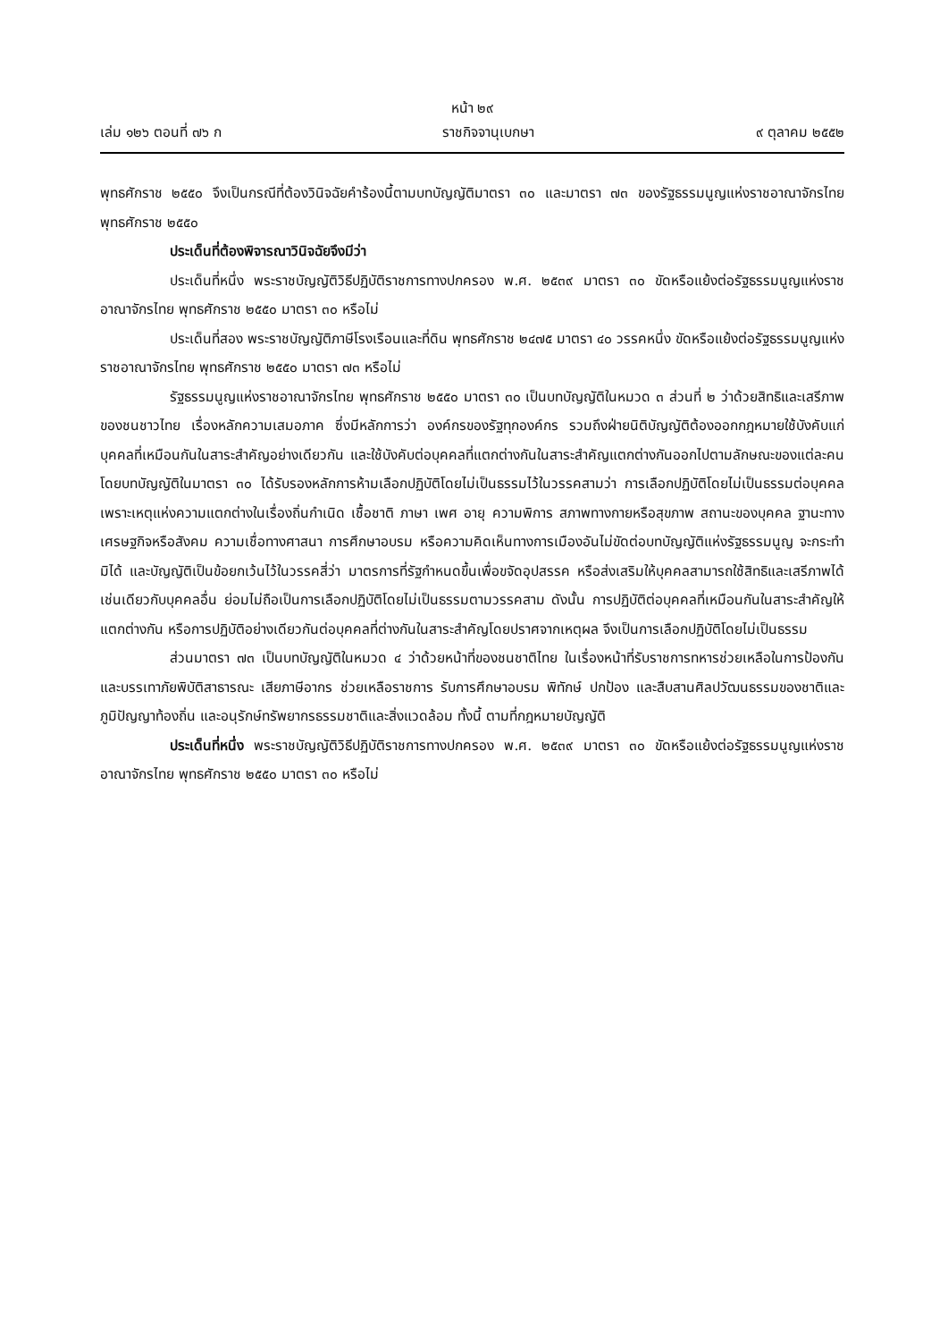หน้า ๒๙
เล่ม ๑๒๖ ตอนที่ ๗๖ ก ราชกิจจานุเบกษา ๙ ตุลาคม ๒๕๕๒
พุทธศักราช ๒๕๕๐ จึงเป็นกรณีที่ต้องวินิจฉัยคำร้องนี้ตามบทบัญญัติมาตรา ๓๐ และมาตรา ๗๓ ของรัฐธรรมนูญแห่งราชอาณาจักรไทย พุทธศักราช ๒๕๕๐
ประเด็นที่ต้องพิจารณาวินิจฉัยจึงมีว่า
ประเด็นที่หนึ่ง พระราชบัญญัติวิธีปฏิบัติราชการทางปกครอง พ.ศ. ๒๕๓๙ มาตรา ๓๐ ขัดหรือแย้งต่อรัฐธรรมนูญแห่งราชอาณาจักรไทย พุทธศักราช ๒๕๕๐ มาตรา ๓๐ หรือไม่
ประเด็นที่สอง พระราชบัญญัติภาษีโรงเรือนและที่ดิน พุทธศักราช ๒๔๗๕ มาตรา ๔๐ วรรคหนึ่ง ขัดหรือแย้งต่อรัฐธรรมนูญแห่งราชอาณาจักรไทย พุทธศักราช ๒๕๕๐ มาตรา ๗๓ หรือไม่
รัฐธรรมนูญแห่งราชอาณาจักรไทย พุทธศักราช ๒๕๕๐ มาตรา ๓๐ เป็นบทบัญญัติในหมวด ๓ ส่วนที่ ๒ ว่าด้วยสิทธิและเสรีภาพของชนชาวไทย เรื่องหลักความเสมอภาค ซึ่งมีหลักการว่า องค์กรของรัฐทุกองค์กร รวมถึงฝ่ายนิติบัญญัติต้องออกกฎหมายใช้บังคับแก่บุคคลที่เหมือนกันในสาระสำคัญอย่างเดียวกัน และใช้บังคับต่อบุคคลที่แตกต่างกันในสาระสำคัญแตกต่างกันออกไปตามลักษณะของแต่ละคน โดยบทบัญญัติในมาตรา ๓๐ ได้รับรองหลักการห้ามเลือกปฏิบัติโดยไม่เป็นธรรมไว้ในวรรคสามว่า การเลือกปฏิบัติโดยไม่เป็นธรรมต่อบุคคลเพราะเหตุแห่งความแตกต่างในเรื่องถิ่นกำเนิด เชื้อชาติ ภาษา เพศ อายุ ความพิการ สภาพทางกายหรือสุขภาพ สถานะของบุคคล ฐานะทางเศรษฐกิจหรือสังคม ความเชื่อทางศาสนา การศึกษาอบรม หรือความคิดเห็นทางการเมืองอันไม่ขัดต่อบทบัญญัติแห่งรัฐธรรมนูญ จะกระทำมิได้ และบัญญัติเป็นข้อยกเว้นไว้ในวรรคสี่ว่า มาตรการที่รัฐกำหนดขึ้นเพื่อขจัดอุปสรรค หรือส่งเสริมให้บุคคลสามารถใช้สิทธิและเสรีภาพได้เช่นเดียวกับบุคคลอื่น ย่อมไม่ถือเป็นการเลือกปฏิบัติโดยไม่เป็นธรรมตามวรรคสาม ดังนั้น การปฏิบัติต่อบุคคลที่เหมือนกันในสาระสำคัญให้แตกต่างกัน หรือการปฏิบัติอย่างเดียวกันต่อบุคคลที่ต่างกันในสาระสำคัญโดยปราศจากเหตุผล จึงเป็นการเลือกปฏิบัติโดยไม่เป็นธรรม
ส่วนมาตรา ๗๓ เป็นบทบัญญัติในหมวด ๔ ว่าด้วยหน้าที่ของชนชาติไทย ในเรื่องหน้าที่รับราชการทหารช่วยเหลือในการป้องกันและบรรเทาภัยพิบัติสาธารณะ เสียภาษีอากร ช่วยเหลือราชการ รับการศึกษาอบรม พิทักษ์ ปกป้อง และสืบสานศิลปวัฒนธรรมของชาติและภูมิปัญญาท้องถิ่น และอนุรักษ์ทรัพยากรธรรมชาติและสิ่งแวดล้อม ทั้งนี้ ตามที่กฎหมายบัญญัติ
ประเด็นที่หนึ่ง พระราชบัญญัติวิธีปฏิบัติราชการทางปกครอง พ.ศ. ๒๕๓๙ มาตรา ๓๐ ขัดหรือแย้งต่อรัฐธรรมนูญแห่งราชอาณาจักรไทย พุทธศักราช ๒๕๕๐ มาตรา ๓๐ หรือไม่